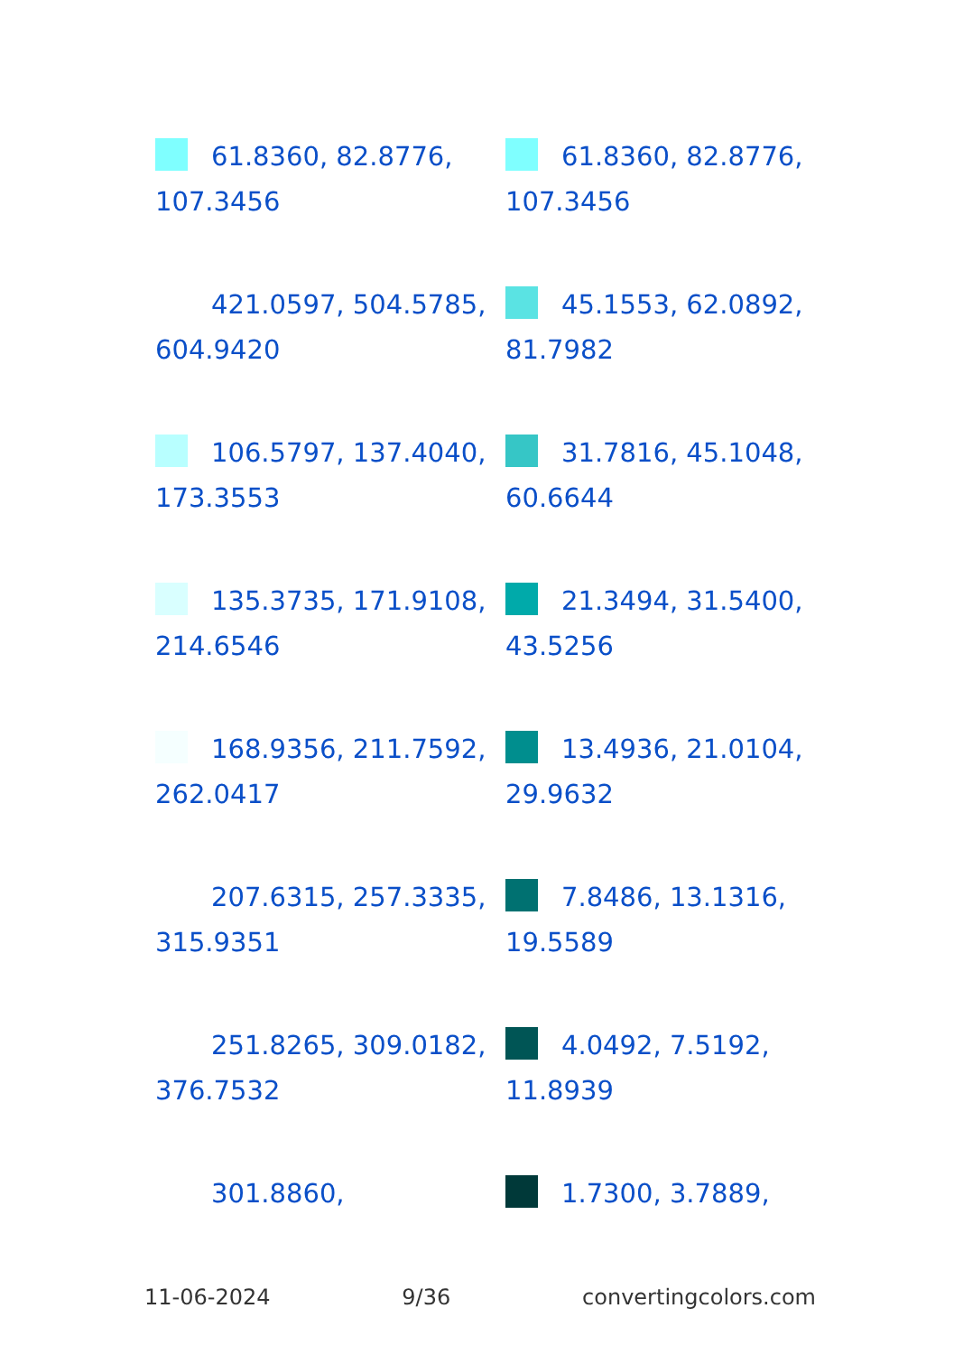61.8360, 82.8776, 107.3456
61.8360, 82.8776, 107.3456
421.0597, 504.5785, 604.9420
45.1553, 62.0892, 81.7982
106.5797, 137.4040, 173.3553
31.7816, 45.1048, 60.6644
135.3735, 171.9108, 214.6546
21.3494, 31.5400, 43.5256
168.9356, 211.7592, 262.0417
13.4936, 21.0104, 29.9632
207.6315, 257.3335, 315.9351
7.8486, 13.1316, 19.5589
251.8265, 309.0182, 376.7532
4.0492, 7.5192, 11.8939
301.8860,
1.7300, 3.7889,
11-06-2024 9/36 convertingcolors.com